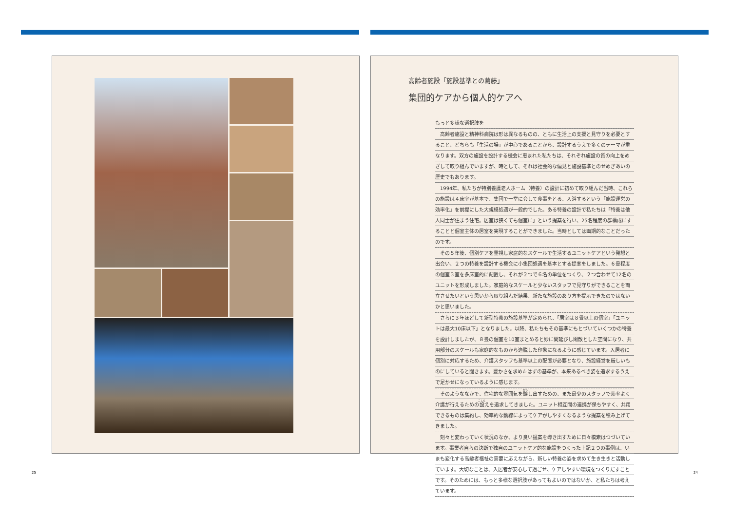高齢者施設「施設基準との葛藤」
集団的ケアから個人的ケアへ
もっと多様な選択肢を
　高齢者施設と精神科病院は形は異なるものの、ともに生活上の支援と見守りを必要とすること、どちらも「生活の場」が中心であることから、設計するうえで多くのテーマが重なります。双方の施設を設計する機会に恵まれた私たちは、それぞれ施設の質の向上をめざして取り組んでいますが、時として、それは社会的な偏見と施設基準とのせめぎあいの歴史でもあります。
　1994年、私たちが特別養護老人ホーム（特養）の設計に初めて取り組んだ当時、これらの施設は４床室が基本で、集団で一堂に会して食事をとる、入浴するという「施設運営の効率化」を前提にした大規模処遇が一般的でした。ある特養の設計で私たちは「特養は他人同士が住まう住宅。居室は狭くても個室に」という提案を行い、25名程度の群構成にすることと個室主体の居室を実現することができました。当時としては画期的なことだったのです。
　その５年後、個別ケアを重視し家庭的なスケールで生活するユニットケアという発想と出会い、２つの特養を設計する機会に小集団処遇を基本とする提案をしました。６畳程度の個室３室を多床室的に配置し、それが２つで６名の単位をつくり、２つ合わせて12名のユニットを形成しました。家庭的なスケールと少ないスタッフで見守りができることを両立させたいという思いから取り組んだ結果、新たな施設のあり方を提示できたのではないかと思いました。
　さらに３年ほどして新型特養の施設基準が定められ、「居室は８畳以上の個室」「ユニットは最大10床以下」となりました。以降、私たちもその基準にもとづいていくつかの特養を設計しましたが、８畳の個室を10室まとめると妙に間延びし閑散とした空間になり、共用部分のスケールも家庭的なものから逸脱した印象になるように感じています。入居者に個別に対応するため、介護スタッフも基準以上の配置が必要となり、施設経営を厳しいものにしていると聞きます。豊かさを求めたはずの基準が、本来あるべき姿を追求するうえで足かせになっているように感じます。
　そのようななかで、住宅的な雰囲気を醸し出すための、また最少のスタッフで効率よく介護が行えるための設えを追求してきました。ユニット相互間の連携が保ちやすく、共用できるものは集約し、効率的な動線によってケアがしやすくなるような提案を積み上げてきました。
　刻々と変わっていく状況のなか、より良い提案を導き出すために日々模索はつづいています。事業者自らの決断で独自のユニットケア的な施設をつくった上記２つの事例は、いまも変化する高齢者福祉の需要に応えながら、新しい特養の姿を求めて生き生きと活動しています。大切なことは、入居者が安心して過ごせ、ケアしやすい環境をつくりだすことです。そのためには、もっと多様な選択肢があってもよいのではないか、と私たちは考えています。
25 24